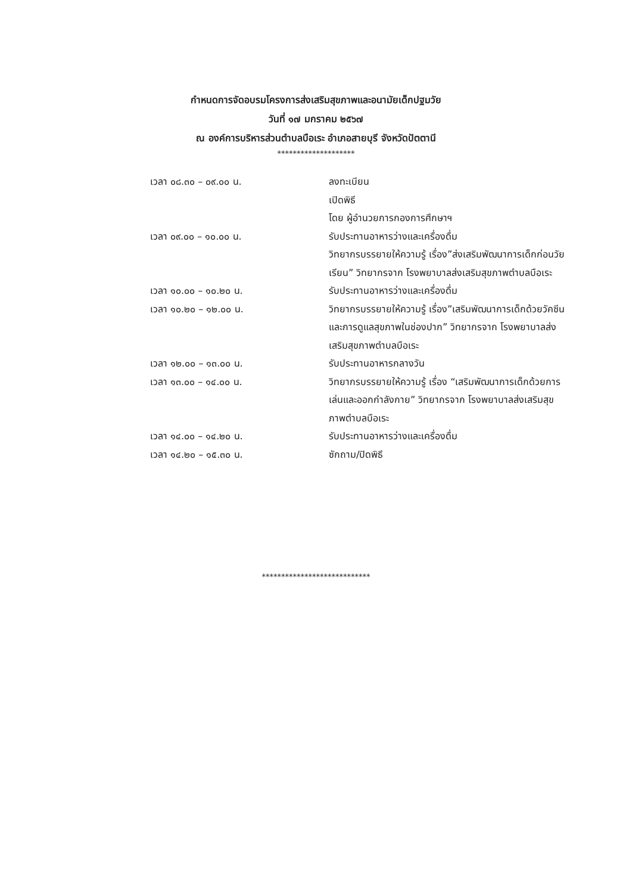กำหนดการจัดอบรมโครงการส่งเสริมสุขภาพและอนามัยเด็กปฐมวัย
วันที่ ๑๗ มกราคม ๒๕๖๗
ณ องค์การบริหารส่วนตำบลบือเระ อำเภอสายบุรี จังหวัดปัตตานี
********************
เวลา ๐๘.๓๐ – ๐๙.๐๐ น. ลงทะเบียน
เปิดพิธี
โดย ผู้อำนวยการกองการศึกษาฯ
เวลา ๐๙.๐๐ – ๑๐.๐๐ น. รับประทานอาหารว่างและเครื่องดื่ม
วิทยากรบรรยายให้ความรู้ เรื่อง”ส่งเสริมพัฒนาการเด็กก่อนวัยเรียน” วิทยากรจาก โรงพยาบาลส่งเสริมสุขภาพตำบลบือเระ
เวลา ๑๐.๐๐ – ๑๐.๒๐ น. รับประทานอาหารว่างและเครื่องดื่ม
เวลา ๑๐.๒๐ – ๑๒.๐๐ น. วิทยากรบรรยายให้ความรู้ เรื่อง”เสริมพัฒนาการเด็กด้วยวัคซีน และการดูแลสุขภาพในช่องปาก” วิทยากรจาก โรงพยาบาลส่งเสริมสุขภาพตำบลบือเระ
เวลา ๑๒.๐๐ – ๑๓.๐๐ น. รับประทานอาหารกลางวัน
เวลา ๑๓.๐๐ – ๑๔.๐๐ น. วิทยากรบรรยายให้ความรู้ เรื่อง “เสริมพัฒนาการเด็กด้วยการเล่นและออกกำลังกาย” วิทยากรจาก โรงพยาบาลส่งเสริมสุขภาพตำบลบือเระ
เวลา ๑๔.๐๐ – ๑๔.๒๐ น. รับประทานอาหารว่างและเครื่องดื่ม
เวลา ๑๔.๒๐ – ๑๕.๓๐ น. ซักถาม/ปิดพิธี
****************************